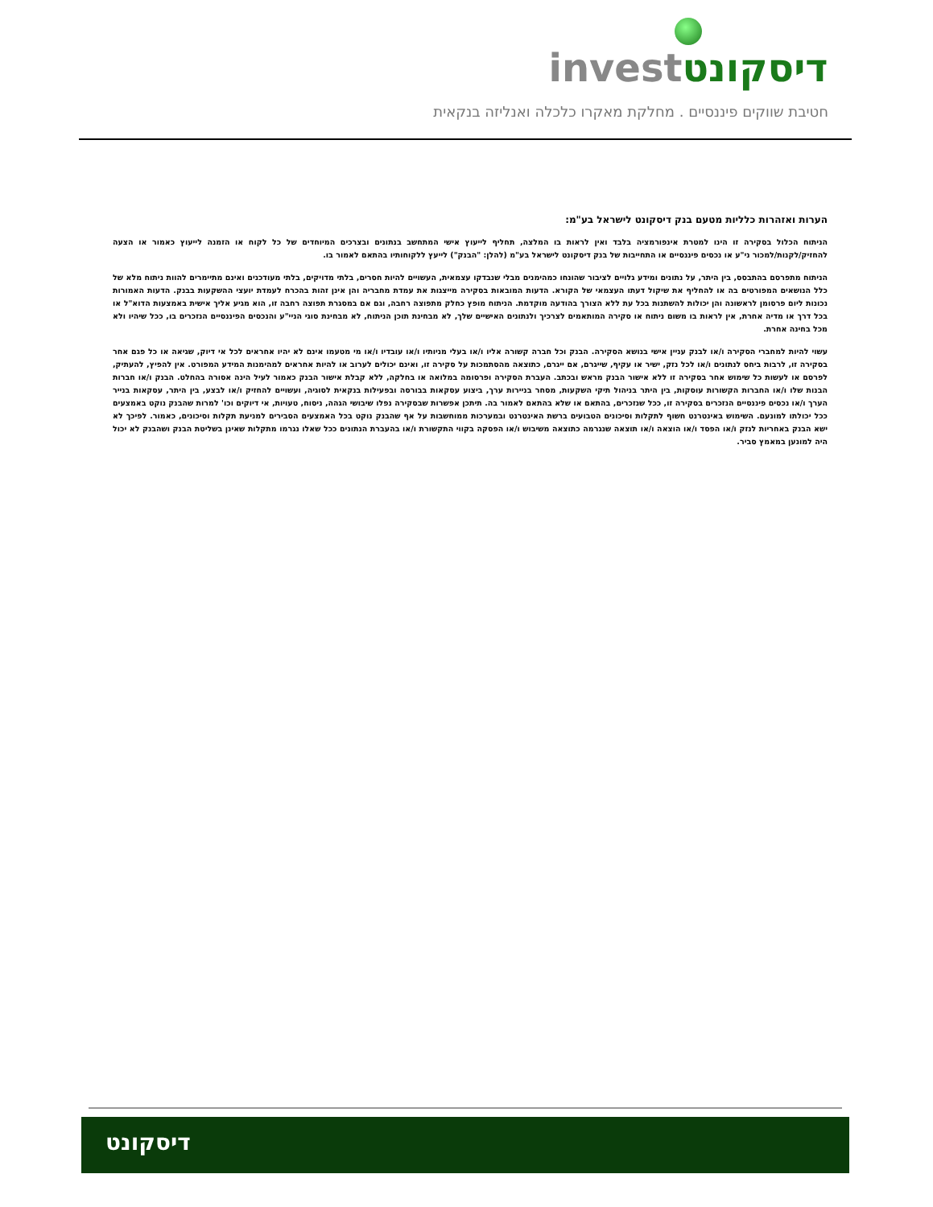invest דיסקונט
חטיבת שווקים פיננסיים . מחלקת מאקרו כלכלה ואנליזה בנקאית
הערות ואזהרות כלליות מטעם בנק דיסקונט לישראל בע"מ:
הניתוח הכלול בסקירה זו הינו למטרת אינפורמציה בלבד ואין לראות בו המלצה, תחליף לייעוץ אישי המתחשב בנתונים ובצרכים המיוחדים של כל לקוח או הזמנה לייעוץ כאמור או הצעה להחזיק/לקנות/למכור ני"ע או נכסים פיננסיים או התחייבות של בנק דיסקונט לישראל בע"מ (להלן: "הבנק") לייעץ ללקוחותיו בהתאם לאמור בו.
הניתוח מתפרסם בהתבסס, בין היתר, על נתונים ומידע גלויים לציבור שהונחו כמהימנים מבלי שנבדקו עצמאית, העשויים להיות חסרים, בלתי מדויקים, בלתי מעודכנים ואינם מתיימרים להוות ניתוח מלא של כלל הנושאים המפורטים בה או להחליף את שיקול דעתו העצמאי של הקורא. הדעות המובאות בסקירה מייצגות את עמדת מחבריה והן אינן זהות בהכרח לעמדת יועצי ההשקעות בבנק. הדעות האמורות נכונות ליום פרסומן לראשונה והן יכולות להשתנות בכל עת ללא הצורך בהודעה מוקדמת. הניתוח מופץ כחלק מתפוצה רחבה, וגם אם במסגרת תפוצה רחבה זו, הוא מגיע אליך אישית באמצעות הדוא"ל או בכל דרך או מדיה אחרת, אין לראות בו משום ניתוח או סקירה המותאמים לצרכיך ולנתונים האישיים שלך, לא מבחינת תוכן הניתוח, לא מבחינת סוגי הניי"ע והנכסים הפיננסיים הנזכרים בו, ככל שיהיו ולא מכל בחינה אחרת.
עשוי להיות למחברי הסקירה ו/או לבנק עניין אישי בנושא הסקירה. הבנק וכל חברה קשורה אליו ו/או בעלי מניותיו ו/או עובדיו ו/או מי מטעמו אינם לא יהיו אחראים לכל אי דיוק, שגיאה או כל פגם אחר בסקירה זו, לרבות ביחס לנתונים ו/או לכל נזק, ישיר או עקיף, שייגרם, אם ייגרם, כתוצאה מהסתמכות על סקירה זו, ואינם יכולים לערוב או להיות אחראים למהימנות המידע המפורט. אין להפיץ, להעתיק, לפרסם או לעשות כל שימוש אחר בסקירה זו ללא אישור הבנק מראש ובכתב. העברת הסקירה ופרסומה במלואה או בחלקה, ללא קבלת אישור הבנק כאמור לעיל הינה אסורה בהחלט. הבנק ו/או חברות הבנות שלו ו/או החברות הקשורות עוסקות, בין היתר בניהול תיקי השקעות, מסחר בניירות ערך, ביצוע עסקאות בבורסה ובפעילות בנקאית לסוגיה, ועשויים להחזיק ו/או לבצע, בין היתר, עסקאות בנייר הערך ו/או נכסים פיננסיים הנזכרים בסקירה זו, ככל שנזכרים, בהתאם או שלא בהתאם לאמור בה. תיתכן אפשרות שבסקירה נפלו שיבושי הגהה, ניסוח, טעויות, אי דיוקים וכו' למרות שהבנק נוקט באמצעים ככל יכולתו למונעם. השימוש באינטרנט חשוף לתקלות וסיכונים הטבועים ברשת האינטרנט ובמערכות ממוחשבות על אף שהבנק נוקט בכל האמצעים הסבירים למניעת תקלות וסיכונים, כאמור. לפיכך לא ישא הבנק באחריות לנזק ו/או הפסד ו/או הוצאה ו/או תוצאה שנגרמה כתוצאה משיבוש ו/או הפסקה בקווי התקשורת ו/או בהעברת הנתונים ככל שאלו נגרמו מתקלות שאינן בשליטת הבנק ושהבנק לא יכול היה למונען במאמץ סביר.
דיסקונט